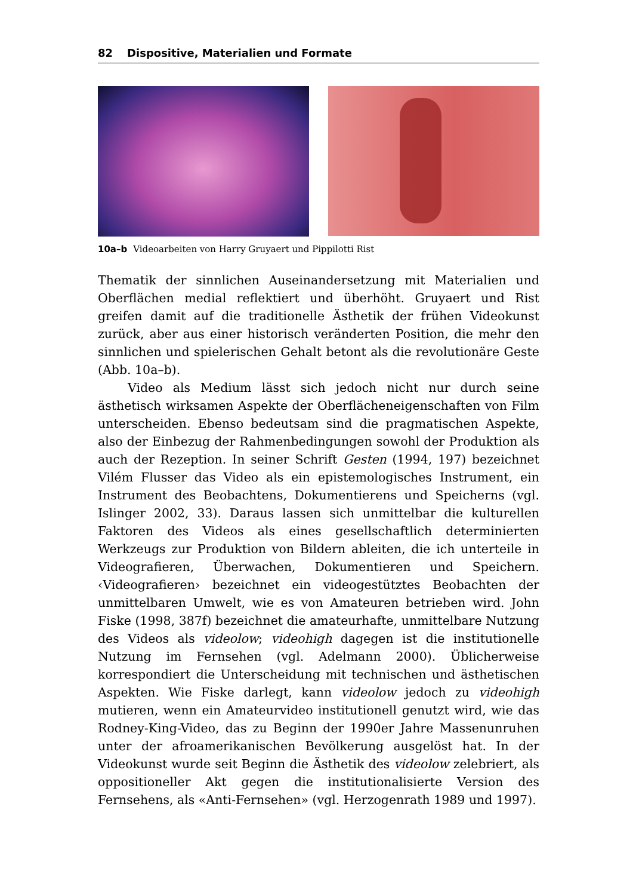82 Dispositive, Materialien und Formate
10a–b Videoarbeiten von Harry Gruyaert und Pippilotti Rist
Thematik der sinnlichen Auseinandersetzung mit Materialien und Oberflächen medial reflektiert und überhöht. Gruyaert und Rist greifen damit auf die traditionelle Ästhetik der frühen Videokunst zurück, aber aus einer historisch veränderten Position, die mehr den sinnlichen und spielerischen Gehalt betont als die revolutionäre Geste (Abb. 10a–b).
Video als Medium lässt sich jedoch nicht nur durch seine ästhetisch wirksamen Aspekte der Oberflächeneigenschaften von Film unterscheiden. Ebenso bedeutsam sind die pragmatischen Aspekte, also der Einbezug der Rahmenbedingungen sowohl der Produktion als auch der Rezeption. In seiner Schrift Gesten (1994, 197) bezeichnet Vilém Flusser das Video als ein epistemologisches Instrument, ein Instrument des Beobachtens, Dokumentierens und Speicherns (vgl. Islinger 2002, 33). Daraus lassen sich unmittelbar die kulturellen Faktoren des Videos als eines gesellschaftlich determinierten Werkzeugs zur Produktion von Bildern ableiten, die ich unterteile in Videografieren, Überwachen, Dokumentieren und Speichern. ‹Videografieren› bezeichnet ein videogestütztes Beobachten der unmittelbaren Umwelt, wie es von Amateuren betrieben wird. John Fiske (1998, 387f) bezeichnet die amateurhafte, unmittelbare Nutzung des Videos als videolow; videohigh dagegen ist die institutionelle Nutzung im Fernsehen (vgl. Adelmann 2000). Üblicherweise korrespondiert die Unterscheidung mit technischen und ästhetischen Aspekten. Wie Fiske darlegt, kann videolow jedoch zu videohigh mutieren, wenn ein Amateurvideo institutionell genutzt wird, wie das Rodney-King-Video, das zu Beginn der 1990er Jahre Massenunruhen unter der afroamerikanischen Bevölkerung ausgelöst hat. In der Videokunst wurde seit Beginn die Ästhetik des videolow zelebriert, als oppositioneller Akt gegen die institutionalisierte Version des Fernsehens, als «Anti-Fernsehen» (vgl. Herzogenrath 1989 und 1997).